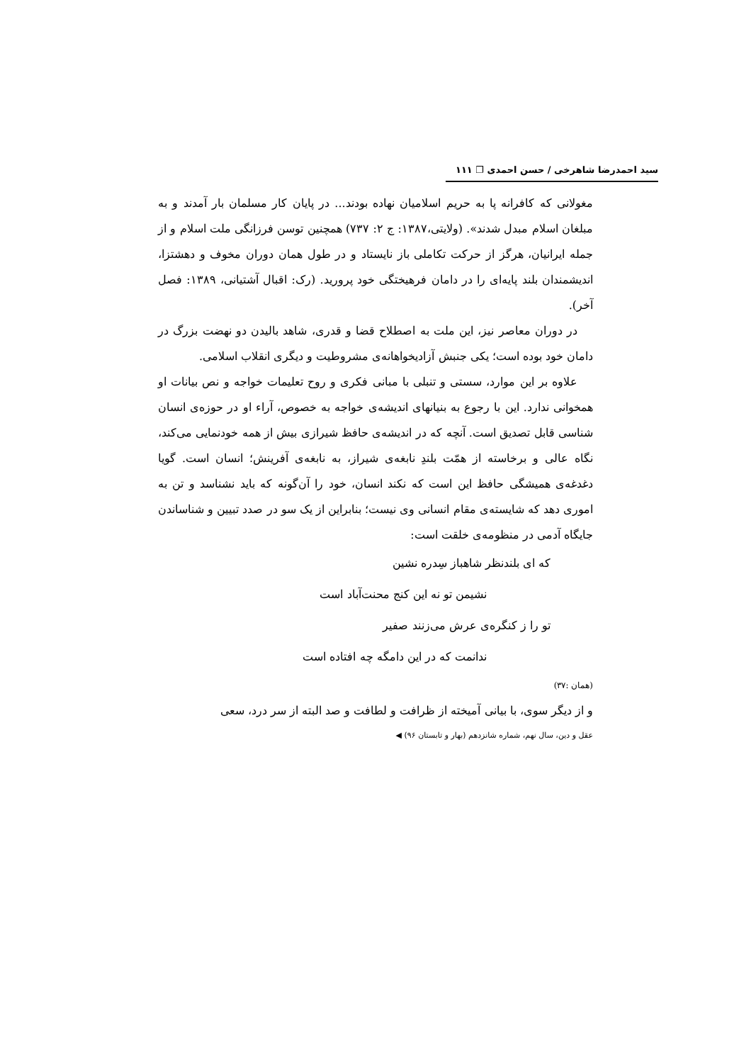سید احمدرضا شاهرخی / حسن احمدی ❐ ۱۱۱
مغولانی که کافرانه پا به حریم اسلامیان نهاده بودند... در پایان کار مسلمان بار آمدند و به مبلغان اسلام مبدل شدند». (ولایتی،۱۳۸۷: ج ۲: ۷۳۷) همچنین توسن فرزانگی ملت اسلام و از جمله ایرانیان، هرگز از حرکت تکاملی باز نایستاد و در طول همان دوران مخوف و دهشتزا، اندیشمندان بلند پایه‌ای را در دامان فرهیختگی خود پرورید. (رک: اقبال آشتیانی، ۱۳۸۹: فصل آخر).
در دوران معاصر نیز، این ملت به اصطلاح قضا و قدری، شاهد بالیدن دو نهضت بزرگ در دامان خود بوده است؛ یکی جنبش آزادیخواهانه‌ی مشروطیت و دیگری انقلاب اسلامی.
علاوه بر این موارد، سستی و تنبلی با مبانی فکری و روح تعلیمات خواجه و نص بیانات او همخوانی ندارد. این با رجوع به بنیانهای اندیشه‌ی خواجه به خصوص، آراء او در حوزه‌ی انسان شناسی قابل تصدیق است. آنچه که در اندیشه‌ی حافظ شیرازی بیش از همه خودنمایی می‌کند، نگاه عالی و برخاسته از همّت بلندِ نابغه‌ی شیراز، به نابغه‌ی آفرینش؛ انسان است. گویا دغدغه‌ی همیشگی حافظ این است که نکند انسان، خود را آن‌گونه که باید نشناسد و تن به اموری دهد که شایسته‌ی مقام انسانی وی نیست؛ بنابراین از یک سو در صدد تبیین و شناساندن جایگاه آدمی در منظومه‌ی خلقت است:
که ای بلندنظر شاهباز سِدره نشین
نشیمن تو نه این کنج محنت‌آباد است
تو را ز کنگره‌ی عرش می‌زنند صفیر
ندانمت که در این دامگه چه افتاده است
(همان :۳۷)
و از دیگر سوی، با بیانی آمیخته از ظرافت و لطافت و صد البته از سر درد، سعی
عقل و دین، سال نهم، شماره شانزدهم (بهار و تابستان ۹۶) ◀